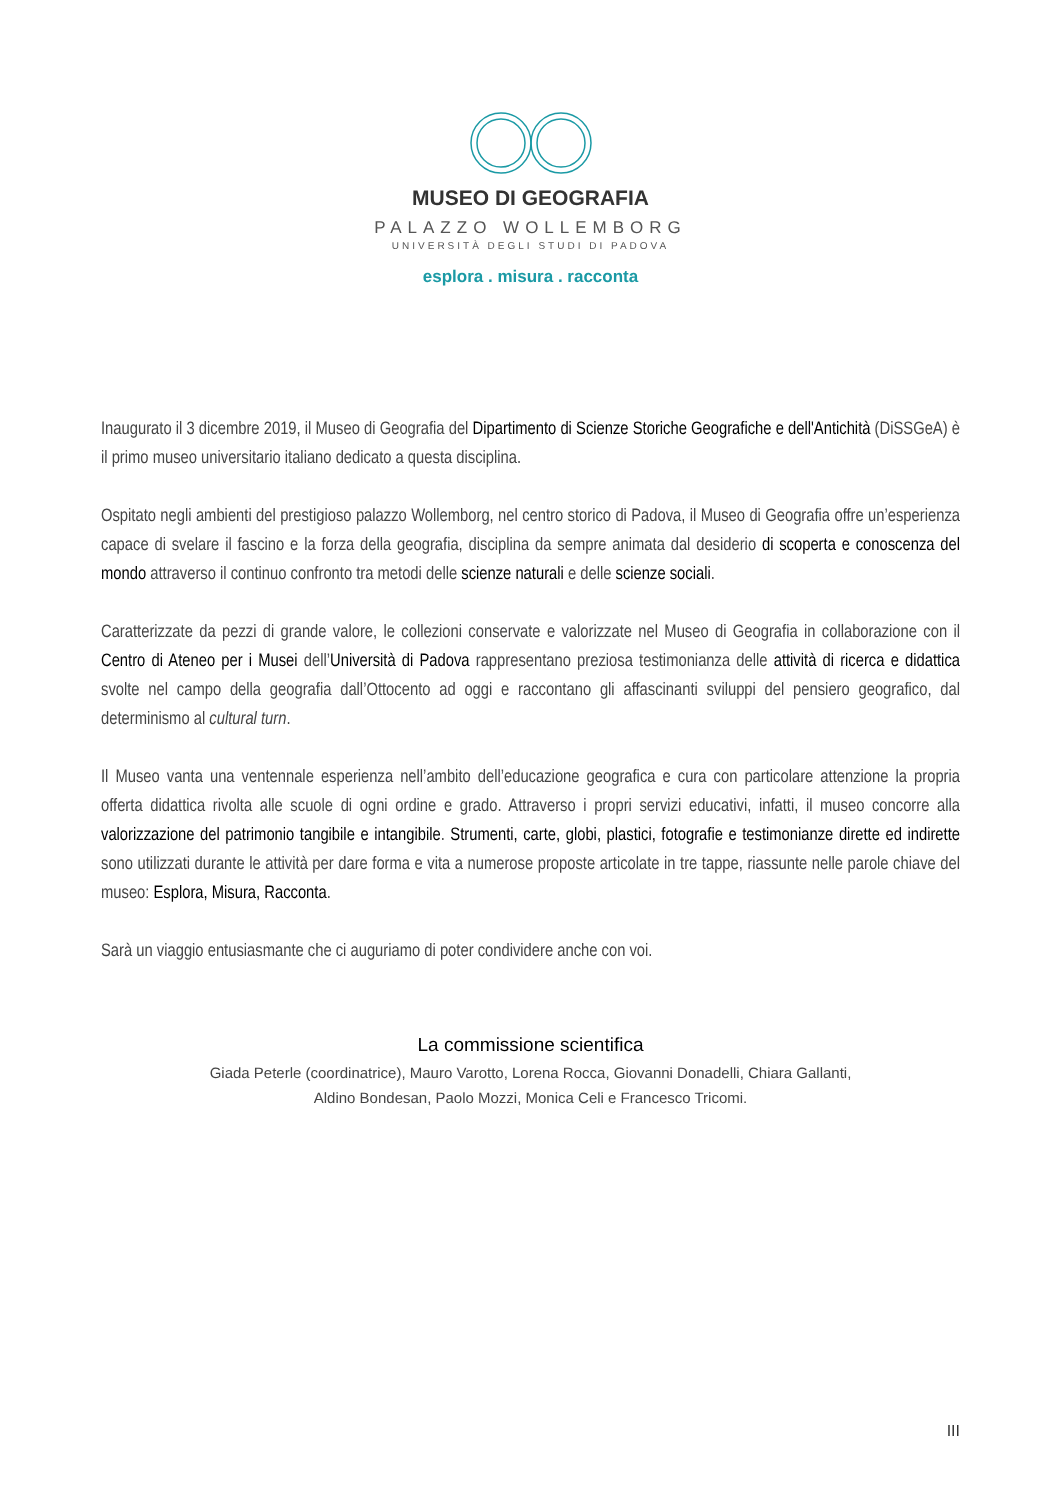MUSEO DI GEOGRAFIA
PALAZZO WOLLEMBORG
UNIVERSITÀ DEGLI STUDI DI PADOVA
esplora . misura . racconta
Inaugurato il 3 dicembre 2019, il Museo di Geografia del Dipartimento di Scienze Storiche Geografiche e dell'Antichità (DiSSGeA) è il primo museo universitario italiano dedicato a questa disciplina.
Ospitato negli ambienti del prestigioso palazzo Wollemborg, nel centro storico di Padova, il Museo di Geografia offre un’esperienza capace di svelare il fascino e la forza della geografia, disciplina da sempre animata dal desiderio di scoperta e conoscenza del mondo attraverso il continuo confronto tra metodi delle scienze naturali e delle scienze sociali.
Caratterizzate da pezzi di grande valore, le collezioni conservate e valorizzate nel Museo di Geografia in collaborazione con il Centro di Ateneo per i Musei dell’Università di Padova rappresentano preziosa testimonianza delle attività di ricerca e didattica svolte nel campo della geografia dall’Ottocento ad oggi e raccontano gli affascinanti sviluppi del pensiero geografico, dal determinismo al cultural turn.
Il Museo vanta una ventennale esperienza nell’ambito dell’educazione geografica e cura con particolare attenzione la propria offerta didattica rivolta alle scuole di ogni ordine e grado. Attraverso i propri servizi educativi, infatti, il museo concorre alla valorizzazione del patrimonio tangibile e intangibile. Strumenti, carte, globi, plastici, fotografie e testimonianze dirette ed indirette sono utilizzati durante le attività per dare forma e vita a numerose proposte articolate in tre tappe, riassunte nelle parole chiave del museo: Esplora, Misura, Racconta.
Sarà un viaggio entusiasmante che ci auguriamo di poter condividere anche con voi.
La commissione scientifica
Giada Peterle (coordinatrice), Mauro Varotto, Lorena Rocca, Giovanni Donadelli, Chiara Gallanti,
Aldino Bondesan, Paolo Mozzi, Monica Celi e Francesco Tricomi.
III